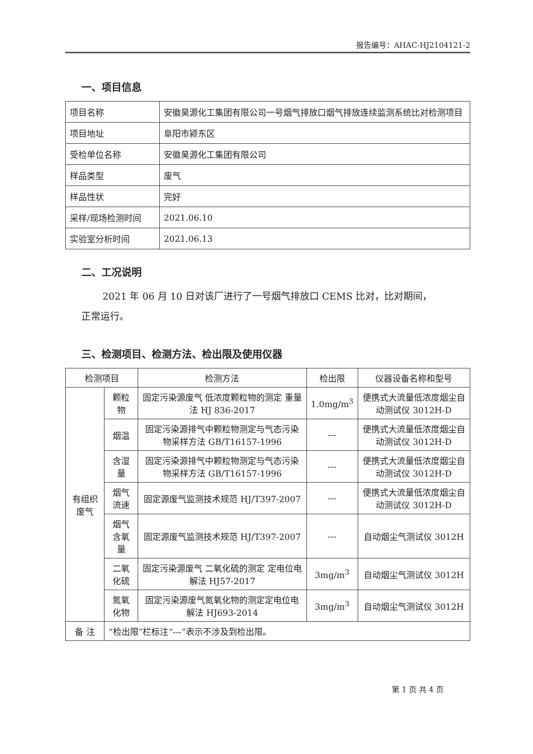报告编号：AHAC-HJ2104121-2
一、项目信息
| 项目名称 | 安徽昊源化工集团有限公司一号烟气排放口烟气排放连续监测系统比对检测项目 |
| 项目地址 | 阜阳市颍东区 |
| 受检单位名称 | 安徽昊源化工集团有限公司 |
| 样品类型 | 废气 |
| 样品性状 | 完好 |
| 采样/现场检测时间 | 2021.06.10 |
| 实验室分析时间 | 2021.06.13 |
二、工况说明
2021 年 06 月 10 日对该厂进行了一号烟气排放口 CEMS 比对，比对期间，
正常运行。
三、检测项目、检测方法、检出限及使用仪器
| 检测项目 | | 检测方法 | 检出限 | 仪器设备名称和型号 |
| --- | --- | --- | --- | --- |
| 有组织废气 | 颗粒物 | 固定污染源废气 低浓度颗粒物的测定 重量法 HJ 836-2017 | 1.0mg/m<sup>3</sup> | 便携式大流量低浓度烟尘自动测试仪 3012H-D |
| | 烟温 | 固定污染源排气中颗粒物测定与气态污染物采样方法 GB/T16157-1996 | --- | 便携式大流量低浓度烟尘自动测试仪 3012H-D |
| | 含湿量 | 固定污染源排气中颗粒物测定与气态污染物采样方法 GB/T16157-1996 | --- | 便携式大流量低浓度烟尘自动测试仪 3012H-D |
| | 烟气流速 | 固定源废气监测技术规范 HJ/T397-2007 | --- | 便携式大流量低浓度烟尘自动测试仪 3012H-D |
| | 烟气含氧量 | 固定源废气监测技术规范 HJ/T397-2007 | --- | 自动烟尘气测试仪 3012H |
| | 二氧化硫 | 固定污染源废气 二氧化硫的测定 定电位电解法 HJ57-2017 | 3mg/m<sup>3</sup> | 自动烟尘气测试仪 3012H |
| | 氮氧化物 | 固定污染源废气氮氧化物的测定定电位电解法 HJ693-2014 | 3mg/m<sup>3</sup> | 自动烟尘气测试仪 3012H |
| 备 注 | “检出限”栏标注“---”表示不涉及到检出限。 | | | |
第 1 页 共 4 页